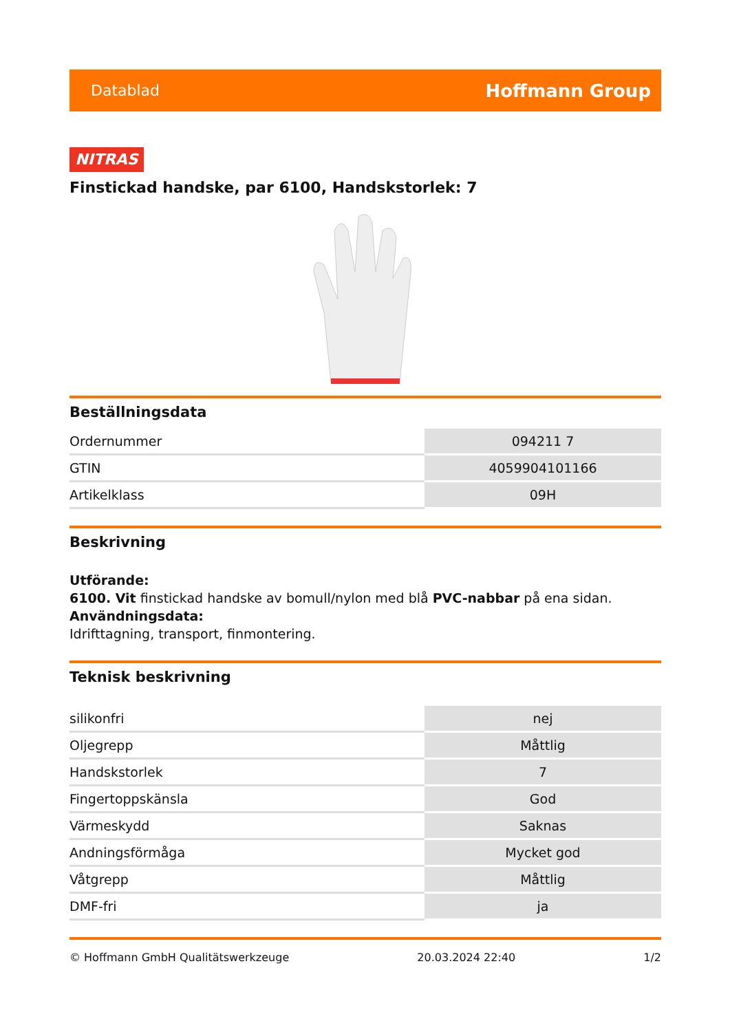Datablad Hoffmann Group
NITRAS
Finstickad handske, par 6100, Handskstorlek: 7
Beställningsdata
| Ordernummer | 094211 7 |
| GTIN | 4059904101166 |
| Artikelklass | 09H |
Beskrivning
Utförande:
6100. Vit finstickad handske av bomull/nylon med blå PVC-nabbar på ena sidan.
Användningsdata:
Idrifttagning, transport, finmontering.
Teknisk beskrivning
| silikonfri | nej |
| Oljegrepp | Måttlig |
| Handskstorlek | 7 |
| Fingertoppskänsla | God |
| Värmeskydd | Saknas |
| Andningsförmåga | Mycket god |
| Våtgrepp | Måttlig |
| DMF-fri | ja |
© Hoffmann GmbH Qualitätswerkzeuge 20.03.2024 22:40 1/2